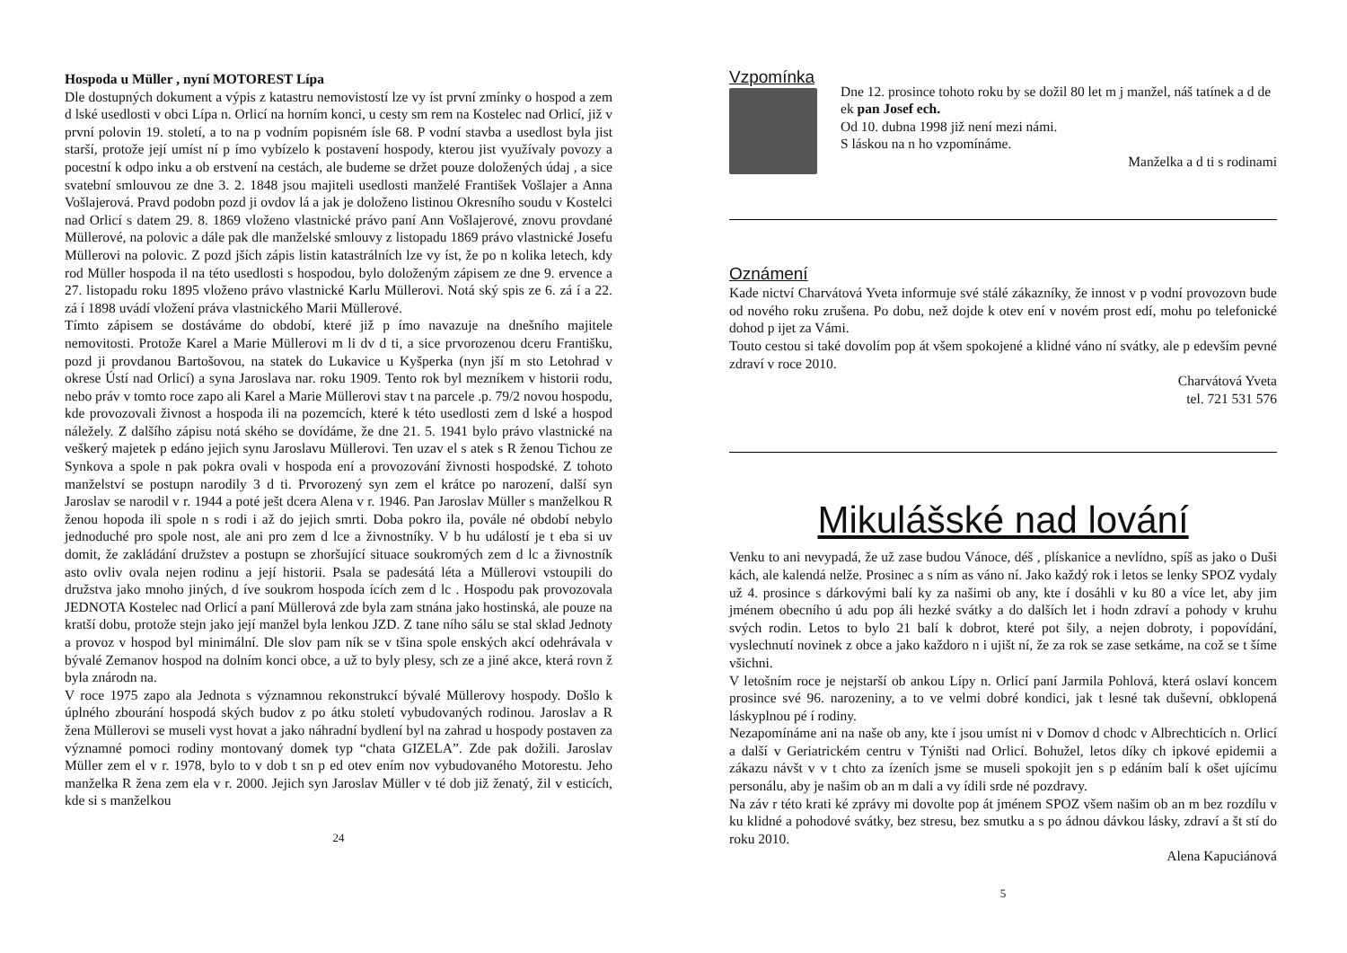Hospoda u Müller , nyní MOTOREST Lípa
Dle dostupných dokument a výpis z katastru nemovistostí lze vy íst první zmínky o hospod a zem d lské usedlosti v obci Lípa n. Orlicí na horním konci, u cesty sm rem na Kostelec nad Orlicí, již v první polovin 19. století, a to na p vodním popisném ísle 68. P vodní stavba a usedlost byla jist starší, protože její umíst ní p ímo vybízelo k postavení hospody, kterou jist využívaly povozy a pocestní k odpo inku a ob erstvení na cestách, ale budeme se držet pouze doložených údaj , a sice svatební smlouvou ze dne 3. 2. 1848 jsou majiteli usedlosti manželé František Vošlajer a Anna Vošlajerová. Pravd podobn pozd ji ovdov lá a jak je doloženo listinou Okresního soudu v Kostelci nad Orlicí s datem 29. 8. 1869 vloženo vlastnické právo paní Ann Vošlajerové, znovu provdané Müllerové, na polovic a dále pak dle manželské smlouvy z listopadu 1869 právo vlastnické Josefu Müllerovi na polovic. Z pozd jších zápis listin katastrálních lze vy íst, že po n kolika letech, kdy rod Müller hospoda il na této usedlosti s hospodou, bylo doloženým zápisem ze dne 9. ervence a 27. listopadu roku 1895 vloženo právo vlastnické Karlu Müllerovi. Notá ský spis ze 6. zá í a 22. zá í 1898 uvádí vložení práva vlastnického Marii Müllerové.
Tímto zápisem se dostáváme do období, které již p ímo navazuje na dnešního majitele nemovitosti. Protože Karel a Marie Müllerovi m li dv d ti, a sice prvorozenou dceru Františku, pozd ji provdanou Bartošovou, na statek do Lukavice u Kyšperka (nyn jší m sto Letohrad v okrese Ústí nad Orlicí) a syna Jaroslava nar. roku 1909. Tento rok byl mezníkem v historii rodu, nebo práv v tomto roce zapo ali Karel a Marie Müllerovi stav t na parcele .p. 79/2 novou hospodu, kde provozovali živnost a hospoda ili na pozemcích, které k této usedlosti zem d lské a hospod náležely. Z dalšího zápisu notá ského se dovídáme, že dne 21. 5. 1941 bylo právo vlastnické na veškerý majetek p edáno jejich synu Jaroslavu Müllerovi. Ten uzav el s atek s R ženou Tichou ze Synkova a spole n pak pokra ovali v hospoda ení a provozování živnosti hospodské. Z tohoto manželství se postupn narodily 3 d ti. Prvorozený syn zem el krátce po narození, další syn Jaroslav se narodil v r. 1944 a poté ješt dcera Alena v r. 1946. Pan Jaroslav Müller s manželkou R ženou hopoda ili spole n s rodi i až do jejich smrti. Doba pokro ila, povále né období nebylo jednoduché pro spole nost, ale ani pro zem d lce a živnostníky. V b hu událostí je t eba si uv domit, že zakládání družstev a postupn se zhoršující situace soukromých zem d lc a živnostník asto ovliv ovala nejen rodinu a její historii. Psala se padesátá léta a Müllerovi vstoupili do družstva jako mnoho jiných, d íve soukrom hospoda ících zem d lc . Hospodu pak provozovala JEDNOTA Kostelec nad Orlicí a paní Müllerová zde byla zam stnána jako hostinská, ale pouze na kratší dobu, protože stejn jako její manžel byla lenkou JZD. Z tane ního sálu se stal sklad Jednoty a provoz v hospod byl minimální. Dle slov pam ník se v tšina spole enských akcí odehrávala v bývalé Zemanov hospod na dolním konci obce, a už to byly plesy, sch ze a jiné akce, která rovn ž byla znárodn na.
V roce 1975 zapo ala Jednota s významnou rekonstrukcí bývalé Müllerovy hospody. Došlo k úplného zbourání hospodá ských budov z po átku století vybudovaných rodinou. Jaroslav a R žena Müllerovi se museli vyst hovat a jako náhradní bydlení byl na zahrad u hospody postaven za významné pomoci rodiny montovaný domek typ “chata GIZELA”. Zde pak dožili. Jaroslav Müller zem el v r. 1978, bylo to v dob t sn p ed otev ením nov vybudovaného Motorestu. Jeho manželka R žena zem ela v r. 2000. Jejich syn Jaroslav Müller v té dob již ženatý, žil v esticích, kde si s manželkou
24
Vzpomínka
Dne 12. prosince tohoto roku by se dožil 80 let m j manžel, náš tatínek a d de ek pan Josef ech.
Od 10. dubna 1998 již není mezi námi.
S láskou na n ho vzpomínáme.
Manželka a d ti s rodinami
Oznámení
Kade nictví Charvátová Yveta informuje své stálé zákazníky, že innost v p vodní provozovn bude od nového roku zrušena. Po dobu, než dojde k otev ení v novém prost edí, mohu po telefonické dohod p ijet za Vámi.
Touto cestou si také dovolím pop át všem spokojené a klidné váno ní svátky, ale p edevším pevné zdraví v roce 2010.
Charvátová Yveta
tel. 721 531 576
Mikulášské nad lování
Venku to ani nevypadá, že už zase budou Vánoce, déš , plískanice a nevlídno, spíš as jako o Duši kách, ale kalendá nelže. Prosinec a s ním as váno ní. Jako každý rok i letos se lenky SPOZ vydaly už 4. prosince s dárkovými balí ky za našimi ob any, kte í dosáhli v ku 80 a více let, aby jim jménem obecního ú adu pop áli hezké svátky a do dalších let i hodn zdraví a pohody v kruhu svých rodin. Letos to bylo 21 balí k dobrot, které pot šily, a nejen dobroty, i popovídání, vyslechnutí novinek z obce a jako každoro n i ujišt ní, že za rok se zase setkáme, na což se t šíme všichni.
V letošním roce je nejstarší ob ankou Lípy n. Orlicí paní Jarmila Pohlová, která oslaví koncem prosince své 96. narozeniny, a to ve velmi dobré kondici, jak t lesné tak duševní, obklopená láskyplnou pé í rodiny.
Nezapomínáme ani na naše ob any, kte í jsou umíst ni v Domov d chodc v Albrechticích n. Orlicí a další v Geriatrickém centru v Týništi nad Orlicí. Bohužel, letos díky ch ipkové epidemii a zákazu návšt v v t chto za ízeních jsme se museli spokojit jen s p edáním balí k ošet ujícímu personálu, aby je našim ob an m dali a vy ídili srde né pozdravy.
Na záv r této krati ké zprávy mi dovolte pop át jménem SPOZ všem našim ob an m bez rozdílu v ku klidné a pohodové svátky, bez stresu, bez smutku a s po ádnou dávkou lásky, zdraví a št stí do roku 2010.
Alena Kapuciánová
5